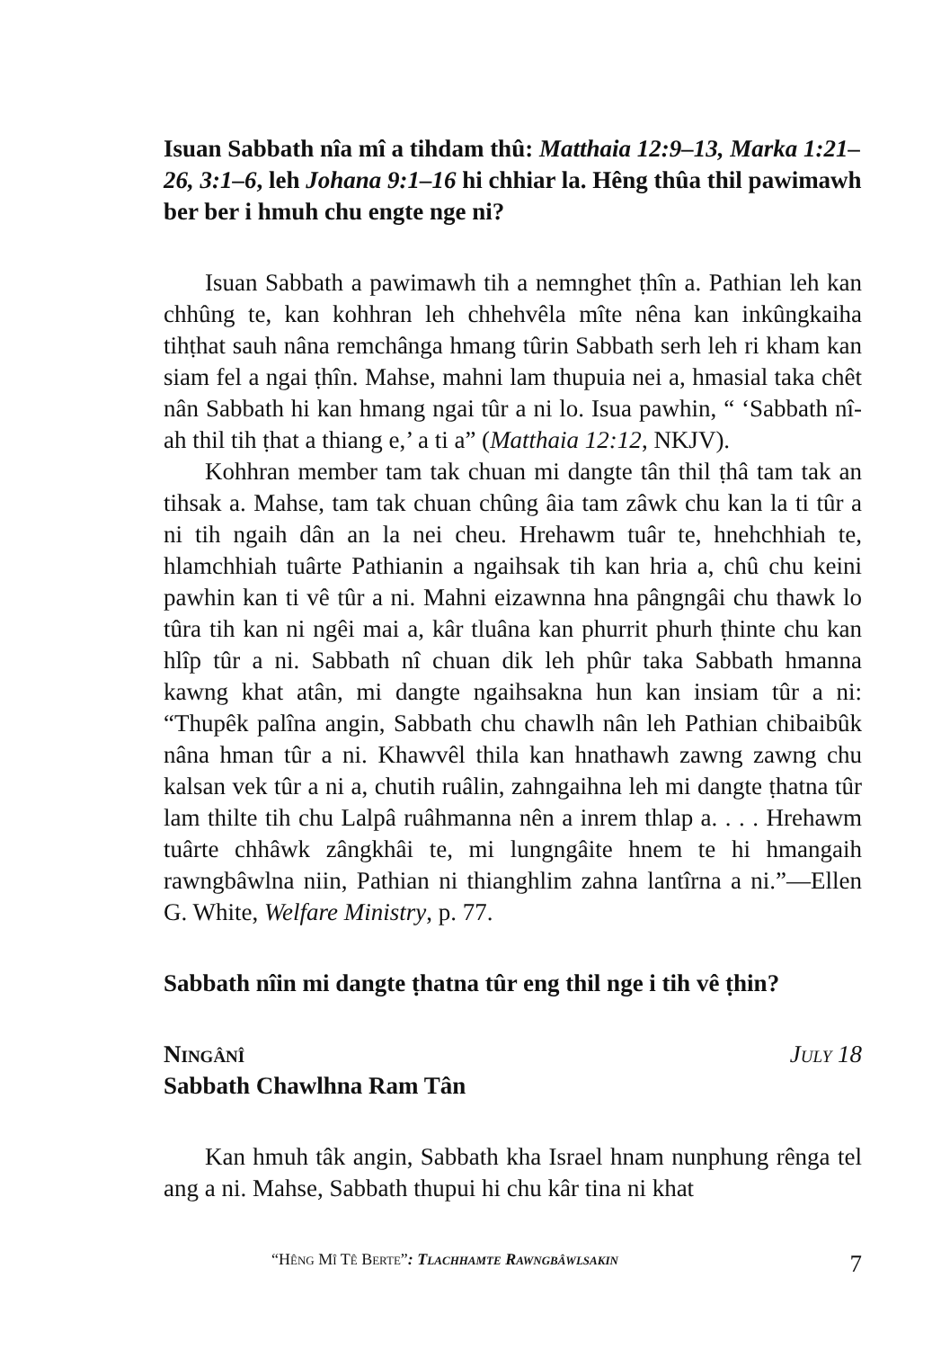Isuan Sabbath nîa mî a tihdam thû: Matthaia 12:9–13, Marka 1:21–26, 3:1–6, leh Johana 9:1–16 hi chhiar la. Hêng thûa thil pawimawh ber ber i hmuh chu engte nge ni?
Isuan Sabbath a pawimawh tih a nemnghet ṭhîn a. Pathian leh kan chhûng te, kan kohhran leh chhehvêla mîte nêna kan inkûngkaiha tihṭhat sauh nâna remchânga hmang tûrin Sabbath serh leh ri kham kan siam fel a ngai ṭhîn. Mahse, mahni lam thupuia nei a, hmasial taka chêt nân Sabbath hi kan hmang ngai tûr a ni lo. Isua pawhin, “ ‘Sabbath nî-ah thil tih ṭhat a thiang e,’ a ti a” (Matthaia 12:12, NKJV).
Kohhran member tam tak chuan mi dangte tân thil ṭhâ tam tak an tihsak a. Mahse, tam tak chuan chûng âia tam zâwk chu kan la ti tûr a ni tih ngaih dân an la nei cheu. Hrehawm tuâr te, hnehchhiah te, hlamchhiah tuârte Pathianin a ngaihsak tih kan hria a, chû chu keini pawhin kan ti vê tûr a ni. Mahni eizawnna hna pângngâi chu thawk lo tûra tih kan ni ngêi mai a, kâr tluâna kan phurrit phurh ṭhinte chu kan hlîp tûr a ni. Sabbath nî chuan dik leh phûr taka Sabbath hmanna kawng khat atân, mi dangte ngaihsakna hun kan insiam tûr a ni: “Thupêk palîna angin, Sabbath chu chawlh nân leh Pathian chibaibûk nâna hman tûr a ni. Khawvêl thila kan hnathawh zawng zawng chu kalsan vek tûr a ni a, chutih ruâlin, zahngaihna leh mi dangte ṭhatna tûr lam thilte tih chu Lalpâ ruâhmanna nên a inrem thlap a. . . . Hrehawm tuârte chhâwk zângkhâi te, mi lungngâite hnem te hi hmangaih rawngbâwlna niin, Pathian ni thianghlim zahna lantîrna a ni.”—Ellen G. White, Welfare Ministry, p. 77.
Sabbath nîin mi dangte ṭhatna tûr eng thil nge i tih vê ṭhin?
Ningânî July 18
Sabbath Chawlhna Ram Tân
Kan hmuh tâk angin, Sabbath kha Israel hnam nunphung rênga tel ang a ni. Mahse, Sabbath thupui hi chu kâr tina ni khat
“Hêng Mî Tê Berte”: Tlachhamte Rawngbâwlsakin 7